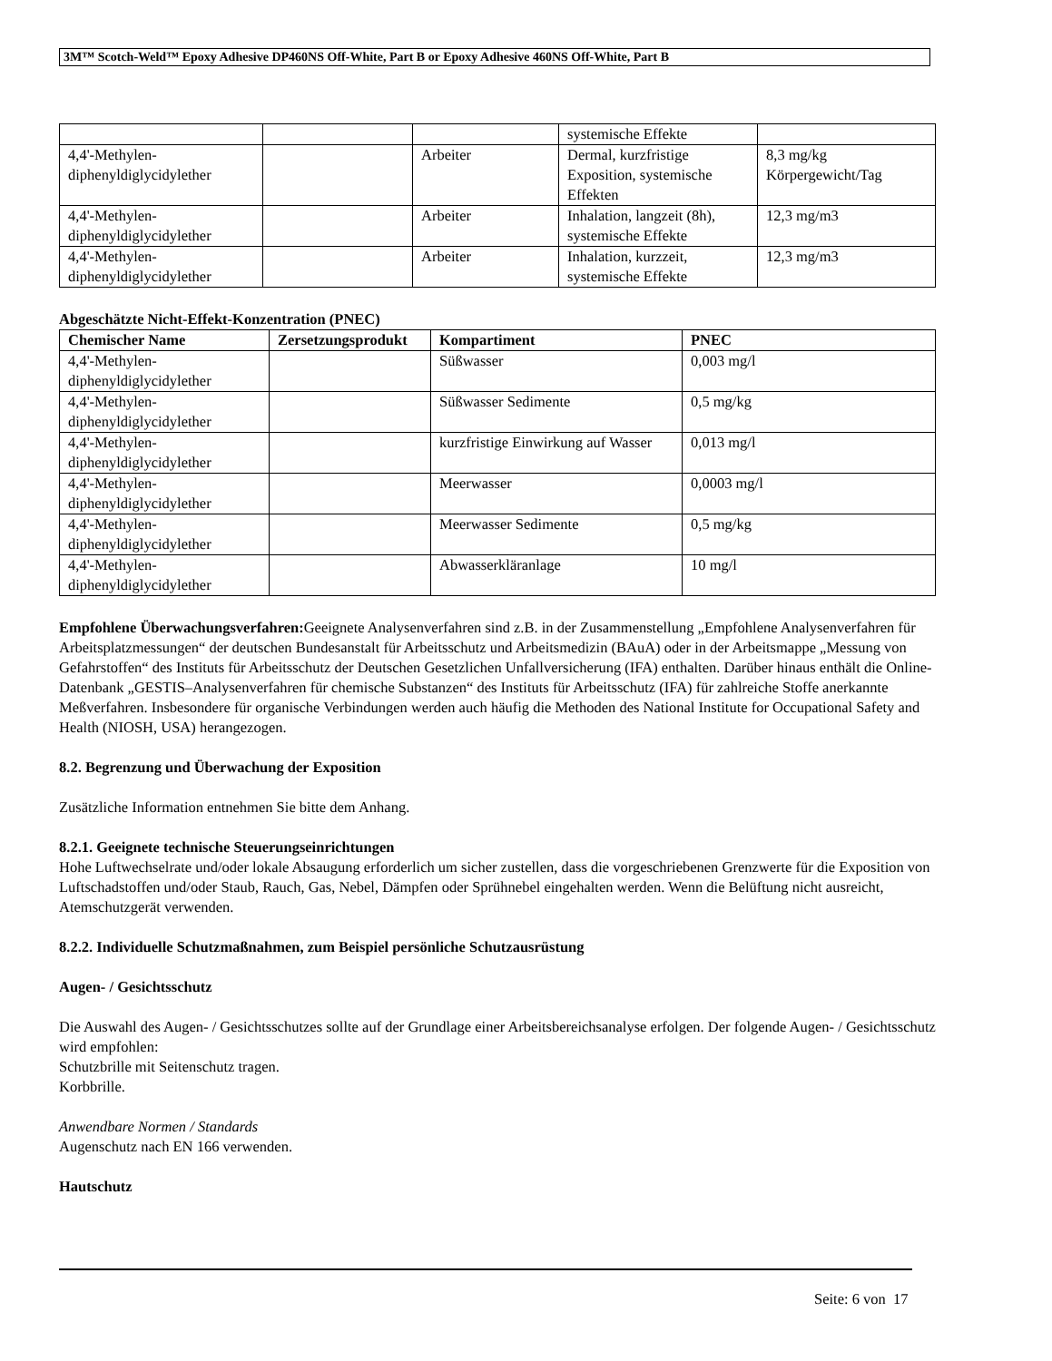3M™ Scotch-Weld™ Epoxy Adhesive DP460NS Off-White, Part B or Epoxy Adhesive 460NS Off-White, Part B
| | | | systemische Effekte | |
| 4,4'-Methylen-diphenyldiglycidylether | | Arbeiter | Dermal, kurzfristige Exposition, systemische Effekten | 8,3 mg/kg Körpergewicht/Tag |
| 4,4'-Methylen-diphenyldiglycidylether | | Arbeiter | Inhalation, langzeit (8h), systemische Effekte | 12,3 mg/m3 |
| 4,4'-Methylen-diphenyldiglycidylether | | Arbeiter | Inhalation, kurzzeit, systemische Effekte | 12,3 mg/m3 |
Abgeschätzte Nicht-Effekt-Konzentration (PNEC)
| Chemischer Name | Zersetzungsprodukt | Kompartiment | PNEC |
| --- | --- | --- | --- |
| 4,4'-Methylen-diphenyldiglycidylether | | Süßwasser | 0,003 mg/l |
| 4,4'-Methylen-diphenyldiglycidylether | | Süßwasser Sedimente | 0,5 mg/kg |
| 4,4'-Methylen-diphenyldiglycidylether | | kurzfristige Einwirkung auf Wasser | 0,013 mg/l |
| 4,4'-Methylen-diphenyldiglycidylether | | Meerwasser | 0,0003 mg/l |
| 4,4'-Methylen-diphenyldiglycidylether | | Meerwasser Sedimente | 0,5 mg/kg |
| 4,4'-Methylen-diphenyldiglycidylether | | Abwasserkläranlage | 10 mg/l |
Empfohlene Überwachungsverfahren: Geeignete Analysenverfahren sind z.B. in der Zusammenstellung „Empfohlene Analysenverfahren für Arbeitsplatzmessungen“ der deutschen Bundesanstalt für Arbeitsschutz und Arbeitsmedizin (BAuA) oder in der Arbeitsmappe „Messung von Gefahrstoffen“ des Instituts für Arbeitsschutz der Deutschen Gesetzlichen Unfallversicherung (IFA) enthalten. Darüber hinaus enthält die Online-Datenbank „GESTIS–Analysenverfahren für chemische Substanzen“ des Instituts für Arbeitsschutz (IFA) für zahlreiche Stoffe anerkannte Meßverfahren. Insbesondere für organische Verbindungen werden auch häufig die Methoden des National Institute for Occupational Safety and Health (NIOSH, USA) herangezogen.
8.2. Begrenzung und Überwachung der Exposition
Zusätzliche Information entnehmen Sie bitte dem Anhang.
8.2.1. Geeignete technische Steuerungseinrichtungen
Hohe Luftwechselrate und/oder lokale Absaugung erforderlich um sicher zustellen, dass die vorgeschriebenen Grenzwerte für die Exposition von Luftschadstoffen und/oder Staub, Rauch, Gas, Nebel, Dämpfen oder Sprühnebel eingehalten werden. Wenn die Belüftung nicht ausreicht, Atemschutzgerät verwenden.
8.2.2. Individuelle Schutzmaßnahmen, zum Beispiel persönliche Schutzausrüstung
Augen- / Gesichtsschutz
Die Auswahl des Augen- / Gesichtsschutzes sollte auf der Grundlage einer Arbeitsbereichsanalyse erfolgen. Der folgende Augen- / Gesichtsschutz wird empfohlen:
Schutzbrille mit Seitenschutz tragen.
Korbbrille.
Anwendbare Normen / Standards
Augenschutz nach EN 166 verwenden.
Hautschutz
Seite: 6 von 17